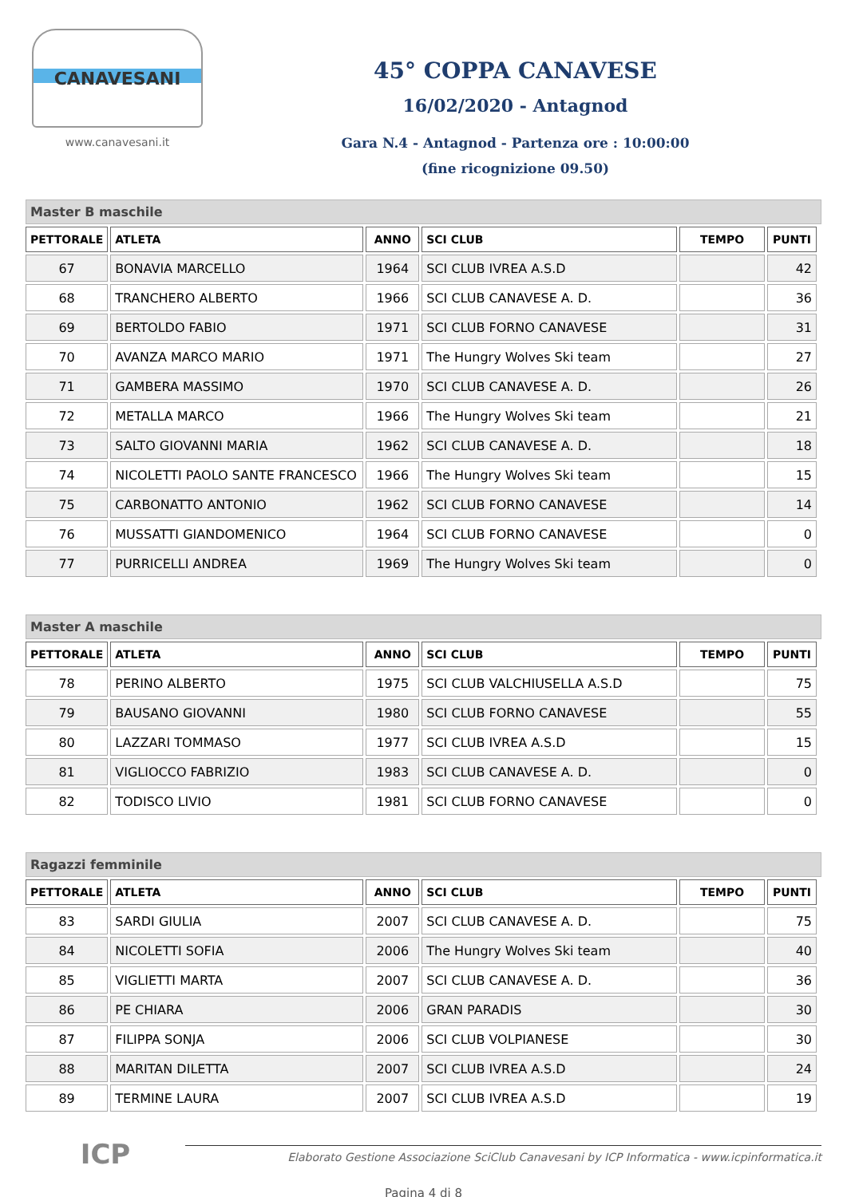CANAVESANI
www.canavesani.it
45° COPPA CANAVESE
16/02/2020 - Antagnod
Gara N.4 - Antagnod - Partenza ore : 10:00:00
(fine ricognizione 09.50)
Master B maschile
| PETTORALE | ATLETA | ANNO | SCI CLUB | TEMPO | PUNTI |
| --- | --- | --- | --- | --- | --- |
| 67 | BONAVIA MARCELLO | 1964 | SCI CLUB IVREA A.S.D | | 42 |
| 68 | TRANCHERO ALBERTO | 1966 | SCI CLUB CANAVESE A. D. | | 36 |
| 69 | BERTOLDO FABIO | 1971 | SCI CLUB FORNO CANAVESE | | 31 |
| 70 | AVANZA MARCO MARIO | 1971 | The Hungry Wolves Ski team | | 27 |
| 71 | GAMBERA MASSIMO | 1970 | SCI CLUB CANAVESE A. D. | | 26 |
| 72 | METALLA MARCO | 1966 | The Hungry Wolves Ski team | | 21 |
| 73 | SALTO GIOVANNI MARIA | 1962 | SCI CLUB CANAVESE A. D. | | 18 |
| 74 | NICOLETTI PAOLO SANTE FRANCESCO | 1966 | The Hungry Wolves Ski team | | 15 |
| 75 | CARBONATTO ANTONIO | 1962 | SCI CLUB FORNO CANAVESE | | 14 |
| 76 | MUSSATTI GIANDOMENICO | 1964 | SCI CLUB FORNO CANAVESE | | 0 |
| 77 | PURRICELLI ANDREA | 1969 | The Hungry Wolves Ski team | | 0 |
Master A maschile
| PETTORALE | ATLETA | ANNO | SCI CLUB | TEMPO | PUNTI |
| --- | --- | --- | --- | --- | --- |
| 78 | PERINO ALBERTO | 1975 | SCI CLUB VALCHIUSELLA A.S.D | | 75 |
| 79 | BAUSANO GIOVANNI | 1980 | SCI CLUB FORNO CANAVESE | | 55 |
| 80 | LAZZARI TOMMASO | 1977 | SCI CLUB IVREA A.S.D | | 15 |
| 81 | VIGLIOCCO FABRIZIO | 1983 | SCI CLUB CANAVESE A. D. | | 0 |
| 82 | TODISCO LIVIO | 1981 | SCI CLUB FORNO CANAVESE | | 0 |
Ragazzi femminile
| PETTORALE | ATLETA | ANNO | SCI CLUB | TEMPO | PUNTI |
| --- | --- | --- | --- | --- | --- |
| 83 | SARDI GIULIA | 2007 | SCI CLUB CANAVESE A. D. | | 75 |
| 84 | NICOLETTI SOFIA | 2006 | The Hungry Wolves Ski team | | 40 |
| 85 | VIGLIETTI MARTA | 2007 | SCI CLUB CANAVESE A. D. | | 36 |
| 86 | PE CHIARA | 2006 | GRAN PARADIS | | 30 |
| 87 | FILIPPA SONJA | 2006 | SCI CLUB VOLPIANESE | | 30 |
| 88 | MARITAN DILETTA | 2007 | SCI CLUB IVREA A.S.D | | 24 |
| 89 | TERMINE LAURA | 2007 | SCI CLUB IVREA A.S.D | | 19 |
ICP
Elaborato Gestione Associazione SciClub Canavesani by ICP Informatica - www.icpinformatica.it
Pagina 4 di 8